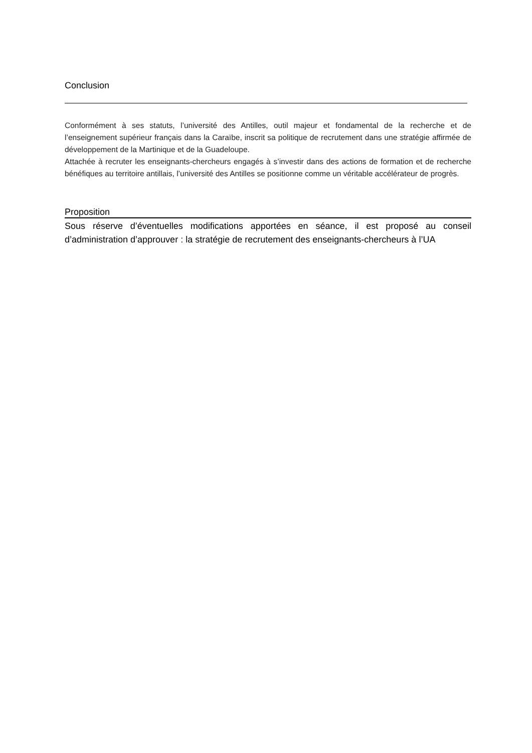Conclusion
Conformément à ses statuts, l’université des Antilles, outil majeur et fondamental de la recherche et de l’enseignement supérieur français dans la Caraïbe, inscrit sa politique de recrutement dans une stratégie affirmée de développement de la Martinique et de la Guadeloupe.
Attachée à recruter les enseignants-chercheurs engagés à s’investir dans des actions de formation et de recherche bénéfiques au territoire antillais, l’université des Antilles se positionne comme un véritable accélérateur de progrès.
Proposition
Sous réserve d’éventuelles modifications apportées en séance, il est proposé au conseil d’administration d’approuver : la stratégie de recrutement des enseignants-chercheurs à l’UA